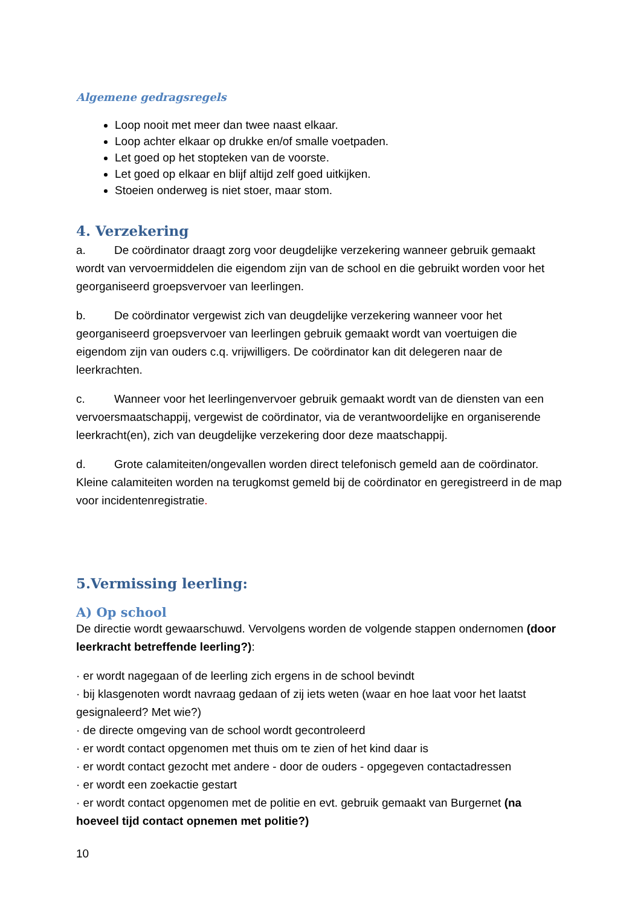Algemene gedragsregels
Loop nooit met meer dan twee naast elkaar.
Loop achter elkaar op drukke en/of smalle voetpaden.
Let goed op het stopteken van de voorste.
Let goed op elkaar en blijf altijd zelf goed uitkijken.
Stoeien onderweg is niet stoer, maar stom.
4. Verzekering
a. De coördinator draagt zorg voor deugdelijke verzekering wanneer gebruik gemaakt wordt van vervoermiddelen die eigendom zijn van de school en die gebruikt worden voor het georganiseerd groepsvervoer van leerlingen.
b. De coördinator vergewist zich van deugdelijke verzekering wanneer voor het georganiseerd groepsvervoer van leerlingen gebruik gemaakt wordt van voertuigen die eigendom zijn van ouders c.q. vrijwilligers. De coördinator kan dit delegeren naar de leerkrachten.
c. Wanneer voor het leerlingenvervoer gebruik gemaakt wordt van de diensten van een vervoersmaatschappij, vergewist de coördinator, via de verantwoordelijke en organiserende leerkracht(en), zich van deugdelijke verzekering door deze maatschappij.
d. Grote calamiteiten/ongevallen worden direct telefonisch gemeld aan de coördinator. Kleine calamiteiten worden na terugkomst gemeld bij de coördinator en geregistreerd in de map voor incidentenregistratie.
5.Vermissing leerling:
A) Op school
De directie wordt gewaarschuwd. Vervolgens worden de volgende stappen ondernomen (door leerkracht betreffende leerling?):
· er wordt nagegaan of de leerling zich ergens in de school bevindt
· bij klasgenoten wordt navraag gedaan of zij iets weten (waar en hoe laat voor het laatst gesignaleerd? Met wie?)
· de directe omgeving van de school wordt gecontroleerd
· er wordt contact opgenomen met thuis om te zien of het kind daar is
· er wordt contact gezocht met andere - door de ouders - opgegeven contactadressen
· er wordt een zoekactie gestart
· er wordt contact opgenomen met de politie en evt. gebruik gemaakt van Burgernet (na hoeveel tijd contact opnemen met politie?)
10